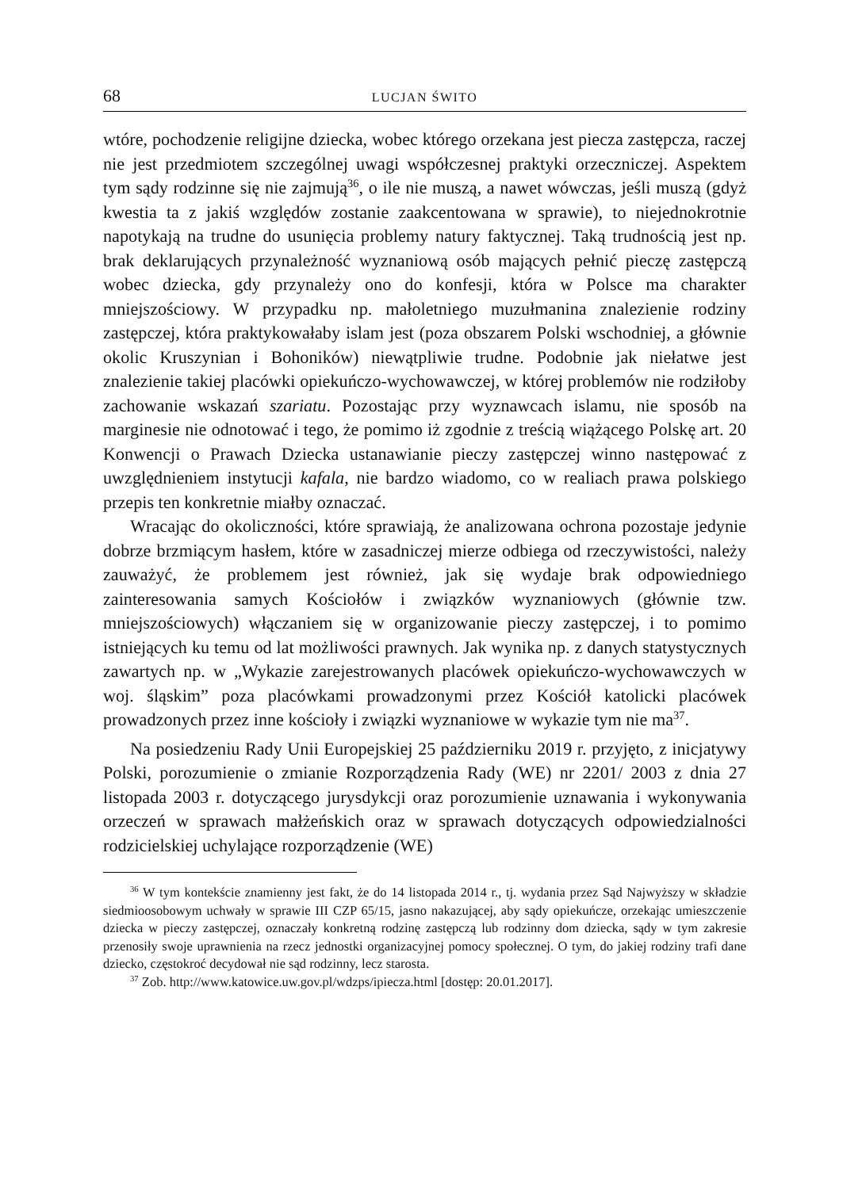68 LUCJAN ŚWITO
wtóre, pochodzenie religijne dziecka, wobec którego orzekana jest piecza zastępcza, raczej nie jest przedmiotem szczególnej uwagi współczesnej praktyki orzeczniczej. Aspektem tym sądy rodzinne się nie zajmują<sup>36</sup>, o ile nie muszą, a nawet wówczas, jeśli muszą (gdyż kwestia ta z jakiś względów zostanie zaakcentowana w sprawie), to niejednokrotnie napotykają na trudne do usunięcia problemy natury faktycznej. Taką trudnością jest np. brak deklarujących przynależność wyznaniową osób mających pełnić pieczę zastępczą wobec dziecka, gdy przynależy ono do konfesji, która w Polsce ma charakter mniejszościowy. W przypadku np. małoletniego muzułmanina znalezienie rodziny zastępczej, która praktykowałaby islam jest (poza obszarem Polski wschodniej, a głównie okolic Kruszynian i Bohoników) niewątpliwie trudne. Podobnie jak niełatwe jest znalezienie takiej placówki opiekuńczo-wychowawczej, w której problemów nie rodziłoby zachowanie wskazań szariatu. Pozostając przy wyznawcach islamu, nie sposób na marginesie nie odnotować i tego, że pomimo iż zgodnie z treścią wiążącego Polskę art. 20 Konwencji o Prawach Dziecka ustanawianie pieczy zastępczej winno następować z uwzględnieniem instytucji kafala, nie bardzo wiadomo, co w realiach prawa polskiego przepis ten konkretnie miałby oznaczać.
Wracając do okoliczności, które sprawiają, że analizowana ochrona pozostaje jedynie dobrze brzmiącym hasłem, które w zasadniczej mierze odbiega od rzeczywistości, należy zauważyć, że problemem jest również, jak się wydaje brak odpowiedniego zainteresowania samych Kościołów i związków wyznaniowych (głównie tzw. mniejszościowych) włączaniem się w organizowanie pieczy zastępczej, i to pomimo istniejących ku temu od lat możliwości prawnych. Jak wynika np. z danych statystycznych zawartych np. w „Wykazie zarejestrowanych placówek opiekuńczo-wychowawczych w woj. śląskim” poza placówkami prowadzonymi przez Kościół katolicki placówek prowadzonych przez inne kościoły i związki wyznaniowe w wykazie tym nie ma<sup>37</sup>.
Na posiedzeniu Rady Unii Europejskiej 25 październiku 2019 r. przyjęto, z inicjatywy Polski, porozumienie o zmianie Rozporządzenia Rady (WE) nr 2201/ 2003 z dnia 27 listopada 2003 r. dotyczącego jurysdykcji oraz porozumienie uznawania i wykonywania orzeczeń w sprawach małżeńskich oraz w sprawach dotyczących odpowiedzialności rodzicielskiej uchylające rozporządzenie (WE)
<sup>36</sup> W tym kontekście znamienny jest fakt, że do 14 listopada 2014 r., tj. wydania przez Sąd Najwyższy w składzie siedmioosobowym uchwały w sprawie III CZP 65/15, jasno nakazującej, aby sądy opiekuńcze, orzekając umieszczenie dziecka w pieczy zastępczej, oznaczały konkretną rodzinę zastępczą lub rodzinny dom dziecka, sądy w tym zakresie przenosiły swoje uprawnienia na rzecz jednostki organizacyjnej pomocy społecznej. O tym, do jakiej rodziny trafi dane dziecko, częstokroć decydował nie sąd rodzinny, lecz starosta.
<sup>37</sup> Zob. http://www.katowice.uw.gov.pl/wdzps/ipiecza.html [dostęp: 20.01.2017].